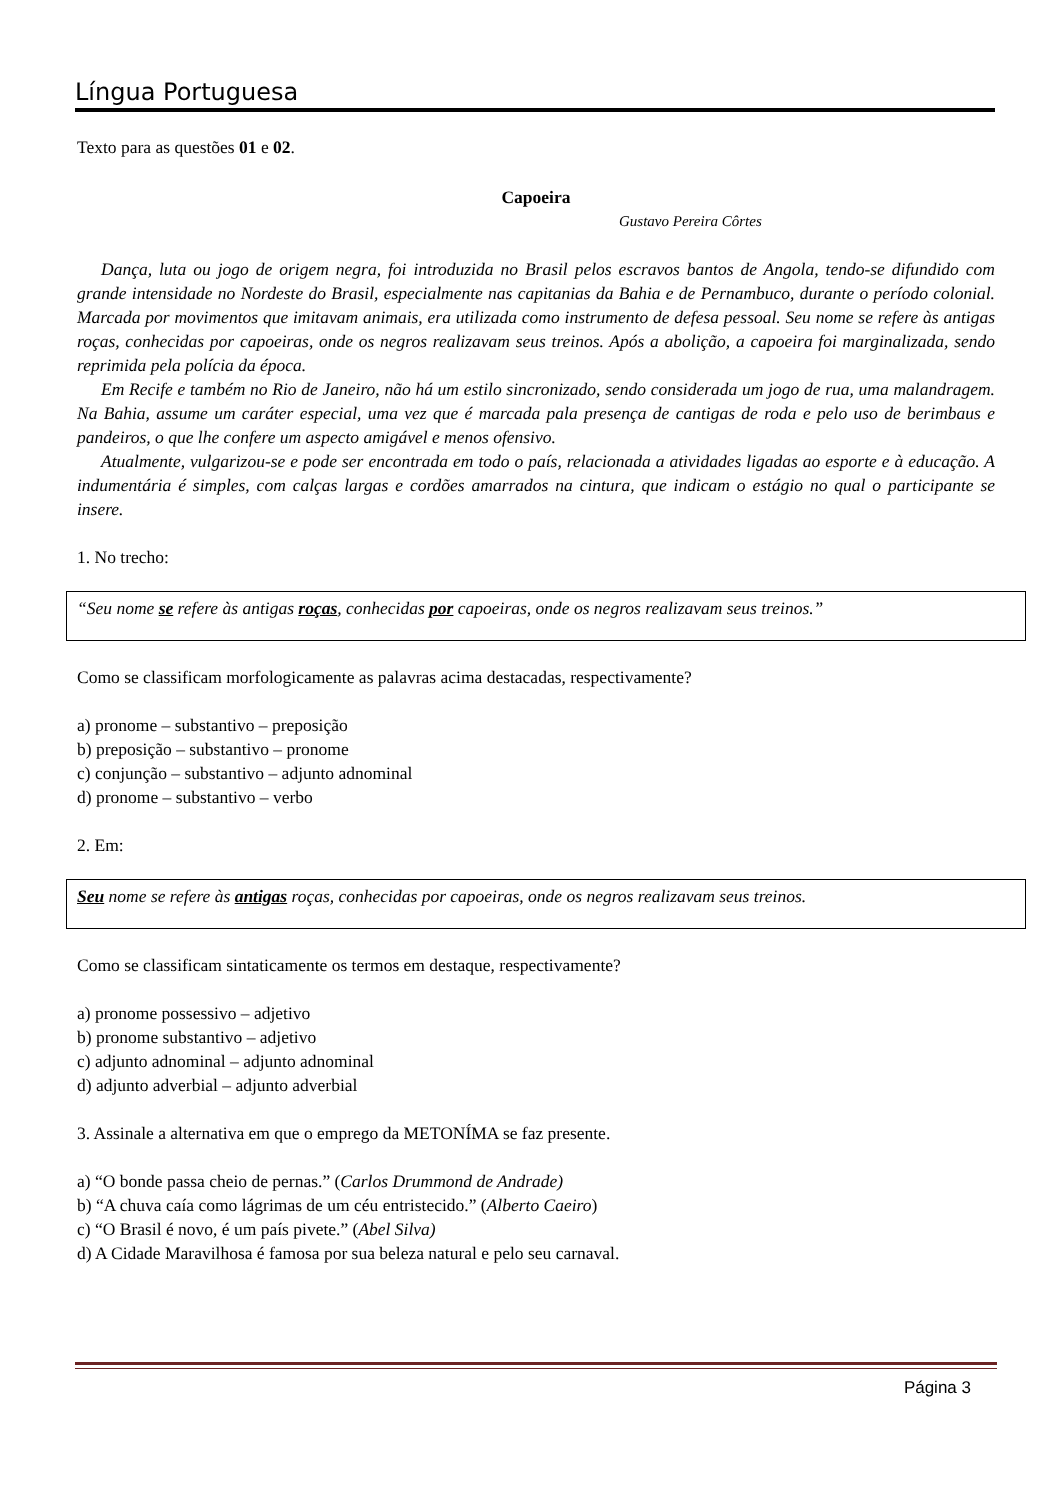Língua Portuguesa
Texto para as questões 01 e 02.
Capoeira
Gustavo Pereira Côrtes
Dança, luta ou jogo de origem negra, foi introduzida no Brasil pelos escravos bantos de Angola, tendo-se difundido com grande intensidade no Nordeste do Brasil, especialmente nas capitanias da Bahia e de Pernambuco, durante o período colonial. Marcada por movimentos que imitavam animais, era utilizada como instrumento de defesa pessoal. Seu nome se refere às antigas roças, conhecidas por capoeiras, onde os negros realizavam seus treinos. Após a abolição, a capoeira foi marginalizada, sendo reprimida pela polícia da época.
Em Recife e também no Rio de Janeiro, não há um estilo sincronizado, sendo considerada um jogo de rua, uma malandragem. Na Bahia, assume um caráter especial, uma vez que é marcada pala presença de cantigas de roda e pelo uso de berimbaus e pandeiros, o que lhe confere um aspecto amigável e menos ofensivo.
Atualmente, vulgarizou-se e pode ser encontrada em todo o país, relacionada a atividades ligadas ao esporte e à educação. A indumentária é simples, com calças largas e cordões amarrados na cintura, que indicam o estágio no qual o participante se insere.
1. No trecho:
“Seu nome se refere às antigas roças, conhecidas por capoeiras, onde os negros realizavam seus treinos.”
Como se classificam morfologicamente as palavras acima destacadas, respectivamente?
a) pronome – substantivo – preposição
b) preposição – substantivo – pronome
c) conjunção – substantivo – adjunto adnominal
d) pronome – substantivo – verbo
2. Em:
Seu nome se refere às antigas roças, conhecidas por capoeiras, onde os negros realizavam seus treinos.
Como se classificam sintaticamente os termos em destaque, respectivamente?
a) pronome possessivo – adjetivo
b) pronome substantivo – adjetivo
c) adjunto adnominal – adjunto adnominal
d) adjunto adverbial – adjunto adverbial
3. Assinale a alternativa em que o emprego da METONÍMA se faz presente.
a) “O bonde passa cheio de pernas.” (Carlos Drummond de Andrade)
b) “A chuva caía como lágrimas de um céu entristecido.” (Alberto Caeiro)
c) “O Brasil é novo, é um país pivete.” (Abel Silva)
d) A Cidade Maravilhosa é famosa por sua beleza natural e pelo seu carnaval.
Página 3